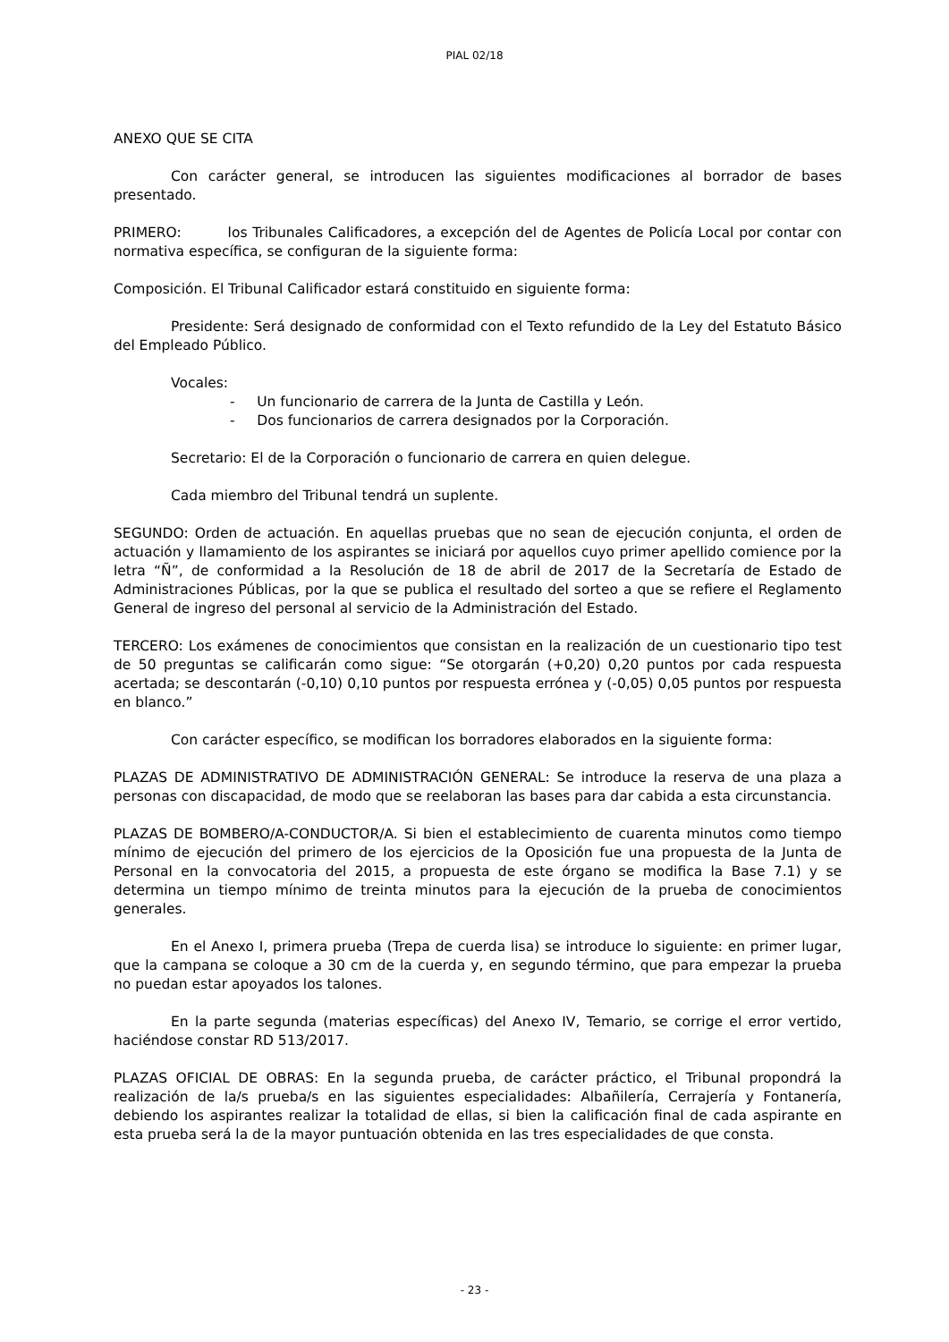PIAL 02/18
ANEXO QUE SE CITA
Con carácter general, se introducen las siguientes modificaciones al borrador de bases presentado.
PRIMERO: los Tribunales Calificadores, a excepción del de Agentes de Policía Local por contar con normativa específica, se configuran de la siguiente forma:
Composición. El Tribunal Calificador estará constituido en siguiente forma:
Presidente: Será designado de conformidad con el Texto refundido de la Ley del Estatuto Básico del Empleado Público.
Vocales:
- Un funcionario de carrera de la Junta de Castilla y León.
- Dos funcionarios de carrera designados por la Corporación.
Secretario: El de la Corporación o funcionario de carrera en quien delegue.
Cada miembro del Tribunal tendrá un suplente.
SEGUNDO: Orden de actuación. En aquellas pruebas que no sean de ejecución conjunta, el orden de actuación y llamamiento de los aspirantes se iniciará por aquellos cuyo primer apellido comience por la letra “Ñ”, de conformidad a la Resolución de 18 de abril de 2017 de la Secretaría de Estado de Administraciones Públicas, por la que se publica el resultado del sorteo a que se refiere el Reglamento General de ingreso del personal al servicio de la Administración del Estado.
TERCERO: Los exámenes de conocimientos que consistan en la realización de un cuestionario tipo test de 50 preguntas se calificarán como sigue: “Se otorgarán (+0,20) 0,20 puntos por cada respuesta acertada; se descontarán (-0,10) 0,10 puntos por respuesta errónea y (-0,05) 0,05 puntos por respuesta en blanco.”
Con carácter específico, se modifican los borradores elaborados en la siguiente forma:
PLAZAS DE ADMINISTRATIVO DE ADMINISTRACIÓN GENERAL: Se introduce la reserva de una plaza a personas con discapacidad, de modo que se reelaboran las bases para dar cabida a esta circunstancia.
PLAZAS DE BOMBERO/A-CONDUCTOR/A. Si bien el establecimiento de cuarenta minutos como tiempo mínimo de ejecución del primero de los ejercicios de la Oposición fue una propuesta de la Junta de Personal en la convocatoria del 2015, a propuesta de este órgano se modifica la Base 7.1) y se determina un tiempo mínimo de treinta minutos para la ejecución de la prueba de conocimientos generales.
En el Anexo I, primera prueba (Trepa de cuerda lisa) se introduce lo siguiente: en primer lugar, que la campana se coloque a 30 cm de la cuerda y, en segundo término, que para empezar la prueba no puedan estar apoyados los talones.
En la parte segunda (materias específicas) del Anexo IV, Temario, se corrige el error vertido, haciéndose constar RD 513/2017.
PLAZAS OFICIAL DE OBRAS: En la segunda prueba, de carácter práctico, el Tribunal propondrá la realización de la/s prueba/s en las siguientes especialidades: Albañilería, Cerrajería y Fontanería, debiendo los aspirantes realizar la totalidad de ellas, si bien la calificación final de cada aspirante en esta prueba será la de la mayor puntuación obtenida en las tres especialidades de que consta.
- 23 -